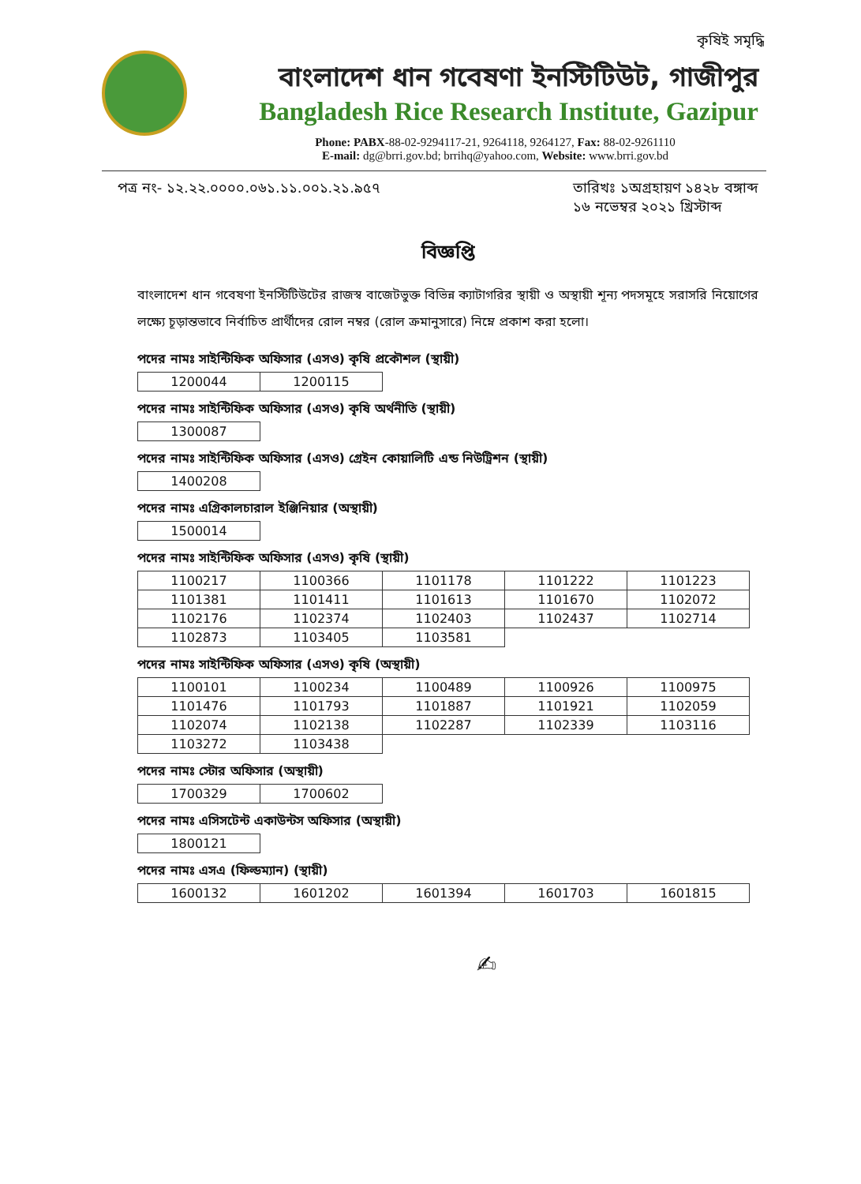কৃষিই সমৃদ্ধি
বাংলাদেশ ধান গবেষণা ইনস্টিটিউট, গাজীপুর
Bangladesh Rice Research Institute, Gazipur
Phone: PABX-88-02-9294117-21, 9264118, 9264127, Fax: 88-02-9261110
E-mail: dg@brri.gov.bd; brrihq@yahoo.com, Website: www.brri.gov.bd
পত্র নং- ১২.২২.০০০০.০৬১.১১.০০১.২১.৯৫৭ তারিখঃ ১অগ্রহায়ণ ১৪২৮ বঙ্গাব্দ
১৬ নভেম্বর ২০২১ খ্রিস্টাব্দ
বিজ্ঞপ্তি
বাংলাদেশ ধান গবেষণা ইনস্টিটিউটের রাজস্ব বাজেটভুক্ত বিভিন্ন ক্যাটাগরির স্থায়ী ও অস্থায়ী শূন্য পদসমূহে সরাসরি নিয়োগের লক্ষ্যে চূড়ান্তভাবে নির্বাচিত প্রার্থীদের রোল নম্বর (রোল ক্রমানুসারে) নিম্নে প্রকাশ করা হলো।
পদের নামঃ সাইন্টিফিক অফিসার (এসও) কৃষি প্রকৌশল (স্থায়ী)
| 1200044 | 1200115 |
পদের নামঃ সাইন্টিফিক অফিসার (এসও) কৃষি অর্থনীতি (স্থায়ী)
| 1300087 |
পদের নামঃ সাইন্টিফিক অফিসার (এসও) গ্রেইন কোয়ালিটি এন্ড নিউট্রিশন (স্থায়ী)
| 1400208 |
পদের নামঃ এগ্রিকালচারাল ইঞ্জিনিয়ার (অস্থায়ী)
| 1500014 |
পদের নামঃ সাইন্টিফিক অফিসার (এসও) কৃষি (স্থায়ী)
| 1100217 | 1100366 | 1101178 | 1101222 | 1101223 |
| 1101381 | 1101411 | 1101613 | 1101670 | 1102072 |
| 1102176 | 1102374 | 1102403 | 1102437 | 1102714 |
| 1102873 | 1103405 | 1103581 | | |
পদের নামঃ সাইন্টিফিক অফিসার (এসও) কৃষি (অস্থায়ী)
| 1100101 | 1100234 | 1100489 | 1100926 | 1100975 |
| 1101476 | 1101793 | 1101887 | 1101921 | 1102059 |
| 1102074 | 1102138 | 1102287 | 1102339 | 1103116 |
| 1103272 | 1103438 | | | |
পদের নামঃ স্টোর অফিসার (অস্থায়ী)
| 1700329 | 1700602 |
পদের নামঃ এসিসটেন্ট একাউন্টস অফিসার (অস্থায়ী)
| 1800121 |
পদের নামঃ এসএ (ফিল্ডম্যান) (স্থায়ী)
| 1600132 | 1601202 | 1601394 | 1601703 | 1601815 |
✍